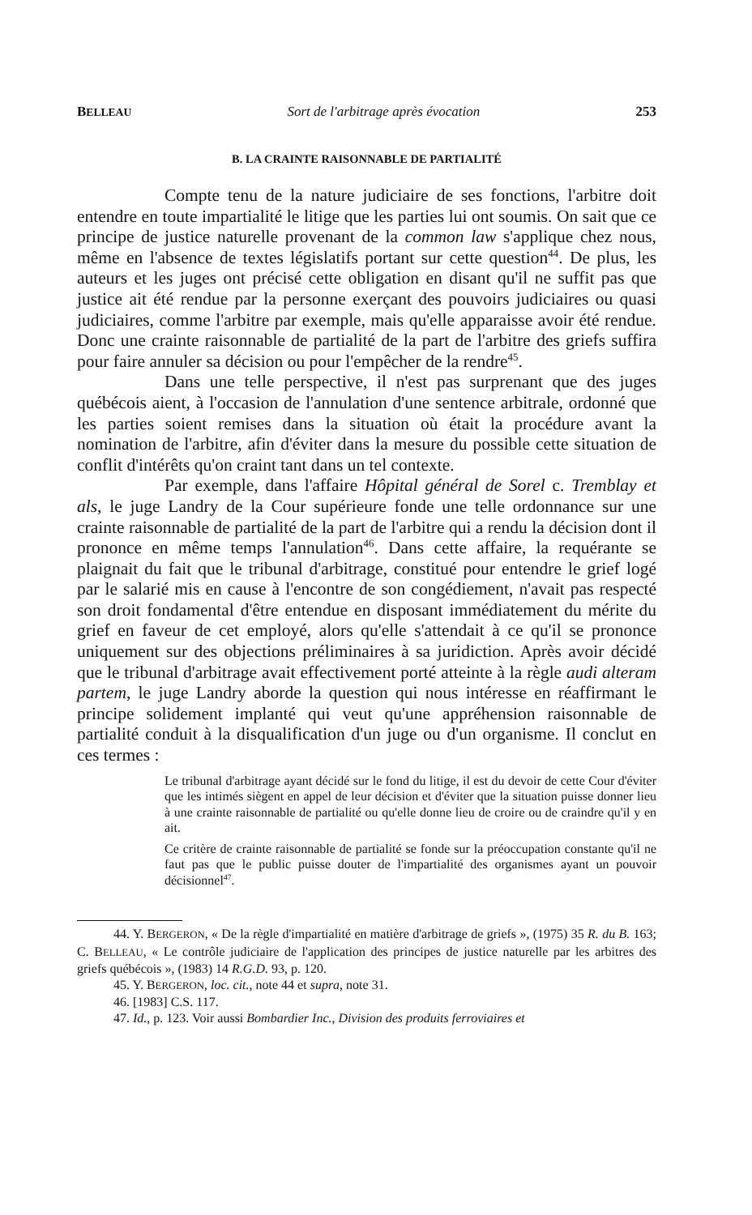BELLEAU Sort de l'arbitrage après évocation 253
B. LA CRAINTE RAISONNABLE DE PARTIALITÉ
Compte tenu de la nature judiciaire de ses fonctions, l'arbitre doit entendre en toute impartialité le litige que les parties lui ont soumis. On sait que ce principe de justice naturelle provenant de la common law s'applique chez nous, même en l'absence de textes législatifs portant sur cette question<sup>44</sup>. De plus, les auteurs et les juges ont précisé cette obligation en disant qu'il ne suffit pas que justice ait été rendue par la personne exerçant des pouvoirs judiciaires ou quasi judiciaires, comme l'arbitre par exemple, mais qu'elle apparaisse avoir été rendue. Donc une crainte raisonnable de partialité de la part de l'arbitre des griefs suffira pour faire annuler sa décision ou pour l'empêcher de la rendre<sup>45</sup>.
Dans une telle perspective, il n'est pas surprenant que des juges québécois aient, à l'occasion de l'annulation d'une sentence arbitrale, ordonné que les parties soient remises dans la situation où était la procédure avant la nomination de l'arbitre, afin d'éviter dans la mesure du possible cette situation de conflit d'intérêts qu'on craint tant dans un tel contexte.
Par exemple, dans l'affaire Hôpital général de Sorel c. Tremblay et als, le juge Landry de la Cour supérieure fonde une telle ordonnance sur une crainte raisonnable de partialité de la part de l'arbitre qui a rendu la décision dont il prononce en même temps l'annulation<sup>46</sup>. Dans cette affaire, la requérante se plaignait du fait que le tribunal d'arbitrage, constitué pour entendre le grief logé par le salarié mis en cause à l'encontre de son congédiement, n'avait pas respecté son droit fondamental d'être entendue en disposant immédiatement du mérite du grief en faveur de cet employé, alors qu'elle s'attendait à ce qu'il se prononce uniquement sur des objections préliminaires à sa juridiction. Après avoir décidé que le tribunal d'arbitrage avait effectivement porté atteinte à la règle audi alteram partem, le juge Landry aborde la question qui nous intéresse en réaffirmant le principe solidement implanté qui veut qu'une appréhension raisonnable de partialité conduit à la disqualification d'un juge ou d'un organisme. Il conclut en ces termes :
Le tribunal d'arbitrage ayant décidé sur le fond du litige, il est du devoir de cette Cour d'éviter que les intimés siègent en appel de leur décision et d'éviter que la situation puisse donner lieu à une crainte raisonnable de partialité ou qu'elle donne lieu de croire ou de craindre qu'il y en ait.
Ce critère de crainte raisonnable de partialité se fonde sur la préoccupation constante qu'il ne faut pas que le public puisse douter de l'impartialité des organismes ayant un pouvoir décisionnel<sup>47</sup>.
44. Y. BERGERON, « De la règle d'impartialité en matière d'arbitrage de griefs », (1975) 35 R. du B. 163; C. BELLEAU, « Le contrôle judiciaire de l'application des principes de justice naturelle par les arbitres des griefs québécois », (1983) 14 R.G.D. 93, p. 120.
45. Y. BERGERON, loc. cit., note 44 et supra, note 31.
46. [1983] C.S. 117.
47. Id., p. 123. Voir aussi Bombardier Inc., Division des produits ferroviaires et